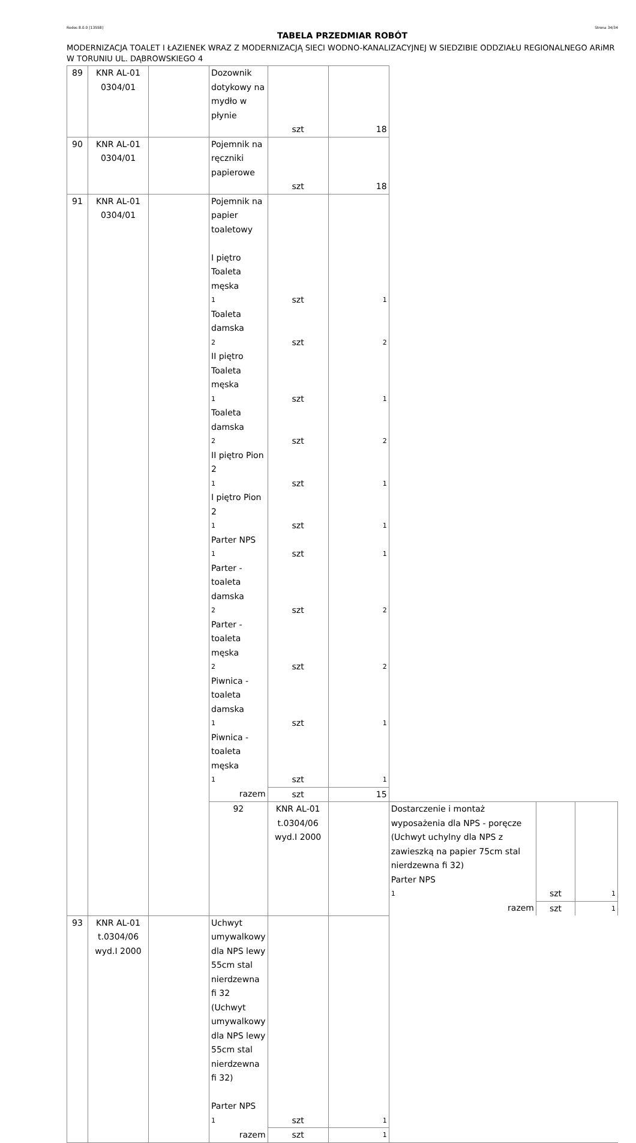Rodos 8.0.0 [13558] Strona 34/34
TABELA PRZEDMIAR ROBÓT
MODERNIZACJA TOALET I ŁAZIENEK WRAZ Z MODERNIZACJĄ SIECI WODNO-KANALIZACYJNEJ W SIEDZIBIE ODDZIAŁU REGIONALNEGO ARiMR W TORUNIU UL. DĄBROWSKIEGO 4
| 89 | KNR AL-01 0304/01 | | Dozownik dotykowy na mydło w płynie | | | | | |
| | | | | szt | 18 | | | |
| 90 | KNR AL-01 0304/01 | | Pojemnik na ręczniki papierowe | | | | | |
| | | | | szt | 18 | | | |
| 91 | KNR AL-01 0304/01 | | Pojemnik na papier toaletowy | | | | | |
| | | | I piętro | | | | | |
| | | | Toaleta męska | | | | | |
| | | | 1 | szt | 1 | | | |
| | | | Toaleta damska | | | | | |
| | | | 2 | szt | 2 | | | |
| | | | II piętro | | | | | |
| | | | Toaleta męska | | | | | |
| | | | 1 | szt | 1 | | | |
| | | | Toaleta damska | | | | | |
| | | | 2 | szt | 2 | | | |
| | | | II piętro Pion 2 | | | | | |
| | | | 1 | szt | 1 | | | |
| | | | I piętro Pion 2 | | | | | |
| | | | 1 | szt | 1 | | | |
| | | | Parter NPS | | | | | |
| | | | 1 | szt | 1 | | | |
| | | | Parter - toaleta damska | | | | | |
| | | | 2 | szt | 2 | | | |
| | | | Parter - toaleta męska | | | | | |
| | | | 2 | szt | 2 | | | |
| | | | Piwnica - toaleta damska | | | | | |
| | | | 1 | szt | 1 | | | |
| | | | Piwnica - toaleta męska | | | | | |
| | | | 1 | szt | 1 | | | |
| | | | razem | szt | 15 | | | |
| | | | 92 | KNR AL-01 t.0304/06 wyd.I 2000 | | Dostarczenie i montaż wyposażenia dla NPS - poręcze (Uchwyt uchylny dla NPS z zawieszką na papier 75cm stal nierdzewna fi 32) | | |
| | | | | | | Parter NPS | | |
| | | | | | | 1 | szt | 1 |
| | | | | | | razem | szt | 1 |
| 93 | KNR AL-01 t.0304/06 wyd.I 2000 | | Uchwyt umywalkowy dla NPS lewy 55cm stal nierdzewna fi 32 (Uchwyt umywalkowy dla NPS lewy 55cm stal nierdzewna fi 32) | | | | | |
| | | | Parter NPS | | | | | |
| | | | 1 | szt | 1 | | | |
| | | | razem | szt | 1 | | | |